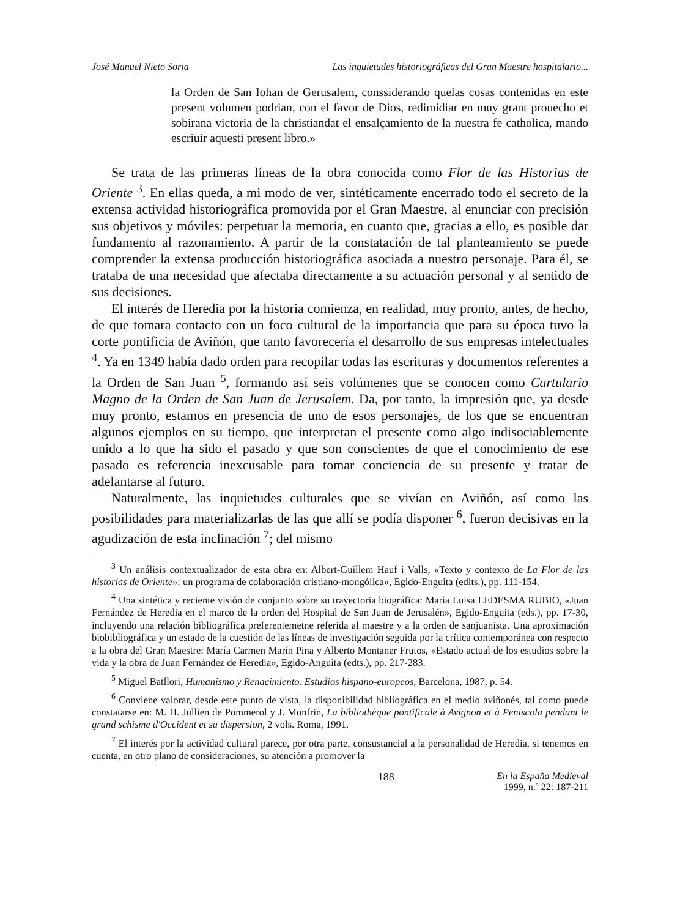José Manuel Nieto Soria Las inquietudes historiográficas del Gran Maestre hospitalario...
la Orden de San Iohan de Gerusalem, conssiderando quelas cosas contenidas en este present volumen podrian, con el favor de Dios, redimidiar en muy grant prouecho et sobirana victoria de la christiandat el ensalçamiento de la nuestra fe catholica, mando escriuir aquesti present libro.»
Se trata de las primeras líneas de la obra conocida como Flor de las Historias de Oriente <sup>3</sup>. En ellas queda, a mi modo de ver, sintéticamente encerrado todo el secreto de la extensa actividad historiográfica promovida por el Gran Maestre, al enunciar con precisión sus objetivos y móviles: perpetuar la memoria, en cuanto que, gracias a ello, es posible dar fundamento al razonamiento. A partir de la constatación de tal planteamiento se puede comprender la extensa producción historiográfica asociada a nuestro personaje. Para él, se trataba de una necesidad que afectaba directamente a su actuación personal y al sentido de sus decisiones.
El interés de Heredia por la historia comienza, en realidad, muy pronto, antes, de hecho, de que tomara contacto con un foco cultural de la importancia que para su época tuvo la corte pontificia de Aviñón, que tanto favorecería el desarrollo de sus empresas intelectuales <sup>4</sup>. Ya en 1349 había dado orden para recopilar todas las escrituras y documentos referentes a la Orden de San Juan <sup>5</sup>, formando así seis volúmenes que se conocen como Cartulario Magno de la Orden de San Juan de Jerusalem. Da, por tanto, la impresión que, ya desde muy pronto, estamos en presencia de uno de esos personajes, de los que se encuentran algunos ejemplos en su tiempo, que interpretan el presente como algo indisociablemente unido a lo que ha sido el pasado y que son conscientes de que el conocimiento de ese pasado es referencia inexcusable para tomar conciencia de su presente y tratar de adelantarse al futuro.
Naturalmente, las inquietudes culturales que se vivían en Aviñón, así como las posibilidades para materializarlas de las que allí se podía disponer <sup>6</sup>, fueron decisivas en la agudización de esta inclinación <sup>7</sup>; del mismo
<sup>3</sup> Un análisis contextualizador de esta obra en: Albert-Guillem Hauf i Valls, «Texto y contexto de La Flor de las historias de Oriente»: un programa de colaboración cristiano-mongólica», Egido-Enguita (edits.), pp. 111-154.
<sup>4</sup> Una sintética y reciente visión de conjunto sobre su trayectoria biográfica: María Luisa LEDESMA RUBIO, «Juan Fernández de Heredia en el marco de la orden del Hospital de San Juan de Jerusalén», Egido-Enguita (eds.), pp. 17-30, incluyendo una relación bibliográfica preferentemetne referida al maestre y a la orden de sanjuanista. Una aproximación biobibliográfica y un estado de la cuestión de las líneas de investigación seguida por la crítica contemporánea con respecto a la obra del Gran Maestre: María Carmen Marín Pina y Alberto Montaner Frutos, «Estado actual de los estudios sobre la vida y la obra de Juan Fernández de Heredia», Egido-Anguita (edts.), pp. 217-283.
<sup>5</sup> Miguel Batllori, Humanismo y Renacimiento. Estudios hispano-europeos, Barcelona, 1987, p. 54.
<sup>6</sup> Conviene valorar, desde este punto de vista, la disponibilidad bibliográfica en el medio aviñonés, tal como puede constatarse en: M. H. Jullien de Pommerol y J. Monfrin, La bibliothèque pontificale à Avignon et à Peniscola pendant le grand schisme d'Occident et sa dispersion, 2 vols. Roma, 1991.
<sup>7</sup> El interés por la actividad cultural parece, por otra parte, consustancial a la personalidad de Heredia, si tenemos en cuenta, en otro plano de consideraciones, su atención a promover la
188 En la España Medieval
1999, n.º 22: 187-211